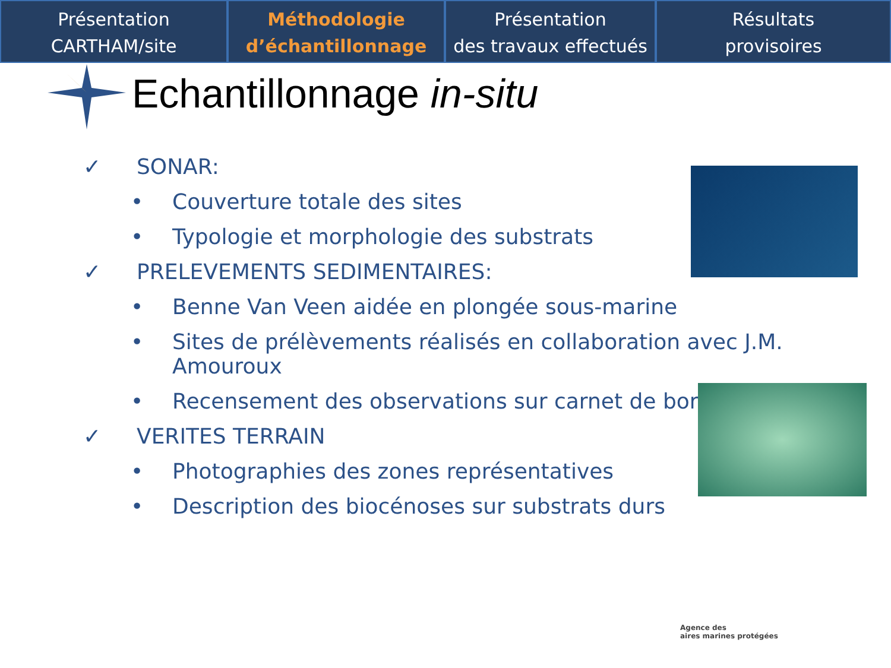Présentation
CARTHAM/site
Méthodologie
d’échantillonnage
Présentation
des travaux effectués
Résultats
provisoires
Echantillonnage in-situ
✓ SONAR:
• Couverture totale des sites
• Typologie et morphologie des substrats
✓ PRELEVEMENTS SEDIMENTAIRES:
• Benne Van Veen aidée en plongée sous-marine
• Sites de prélèvements réalisés en collaboration avec J.M.
Amouroux
• Recensement des observations sur carnet de bord
✓ VERITES TERRAIN
• Photographies des zones représentatives
• Description des biocénoses sur substrats durs
Agence des
aires marines protégées